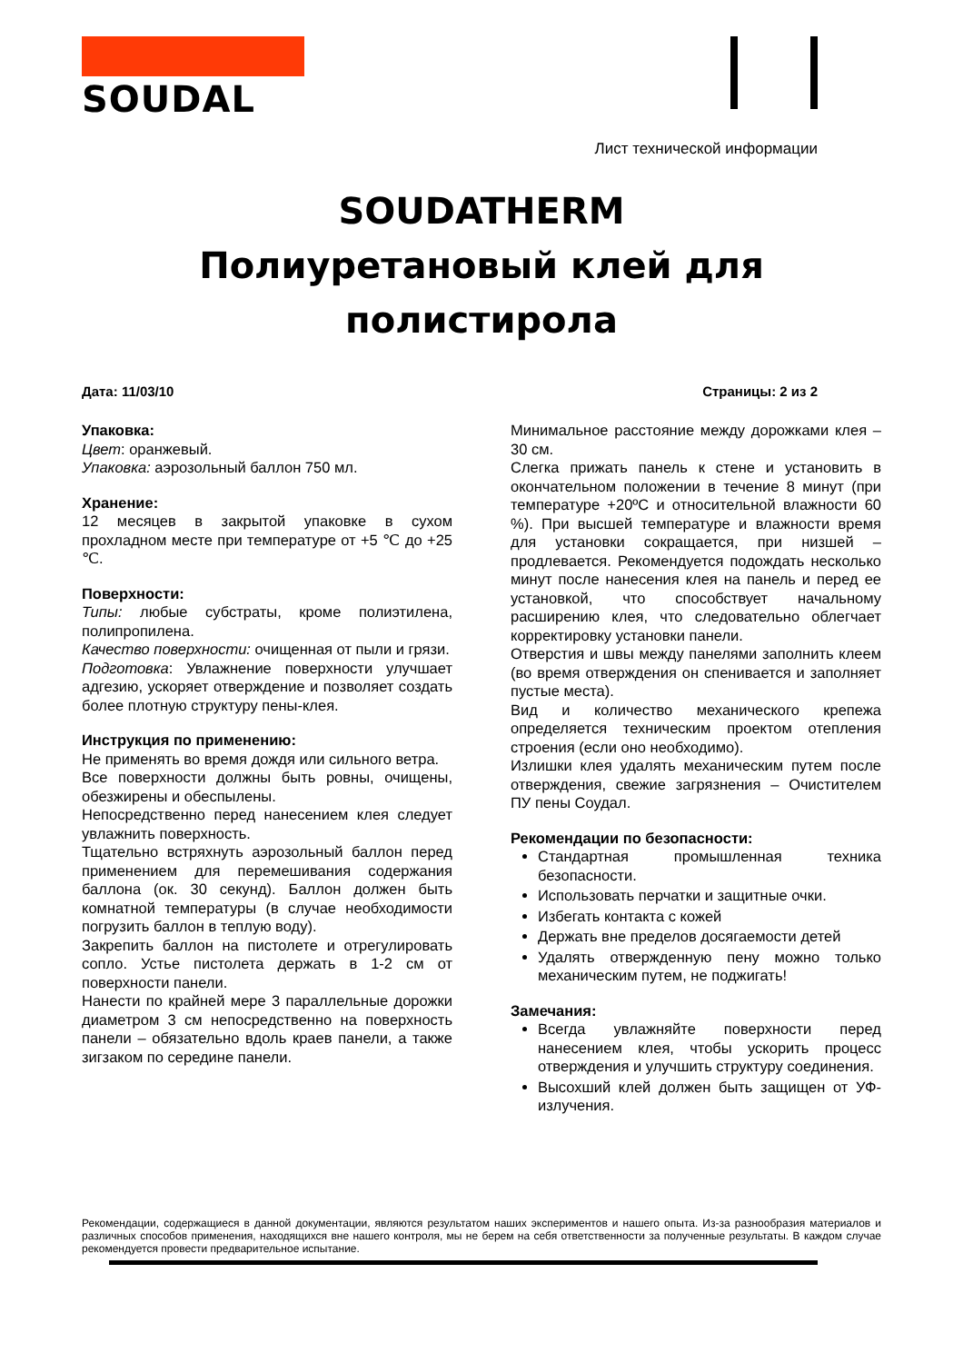SOUDAL
Лист технической информации
SOUDATHERM
Полиуретановый клей для
полистирола
Дата: 11/03/10 Страницы: 2 из 2
Упаковка:
Цвет: оранжевый.
Упаковка: аэрозольный баллон 750 мл.
Хранение:
12 месяцев в закрытой упаковке в сухом прохладном месте при температуре от +5 ℃ до +25 ℃.
Поверхности:
Типы: любые субстраты, кроме полиэтилена, полипропилена.
Качество поверхности: очищенная от пыли и грязи.
Подготовка: Увлажнение поверхности улучшает адгезию, ускоряет отверждение и позволяет создать более плотную структуру пены-клея.
Инструкция по применению:
Не применять во время дождя или сильного ветра.
Все поверхности должны быть ровны, очищены, обезжирены и обеспылены.
Непосредственно перед нанесением клея следует увлажнить поверхность.
Тщательно встряхнуть аэрозольный баллон перед применением для перемешивания содержания баллона (ок. 30 секунд). Баллон должен быть комнатной температуры (в случае необходимости погрузить баллон в теплую воду).
Закрепить баллон на пистолете и отрегулировать сопло. Устье пистолета держать в 1-2 см от поверхности панели.
Нанести по крайней мере 3 параллельные дорожки диаметром 3 см непосредственно на поверхность панели – обязательно вдоль краев панели, а также зигзаком по середине панели.
Минимальное расстояние между дорожками клея – 30 см.
Слегка прижать панель к стене и установить в окончательном положении в течение 8 минут (при температуре +20ºC и относительной влажности 60 %). При высшей температуре и влажности время для установки сокращается, при низшей – продлевается. Рекомендуется подождать несколько минут после нанесения клея на панель и перед ее установкой, что способствует начальному расширению клея, что следовательно облегчает корректировку установки панели.
Отверстия и швы между панелями заполнить клеем (во время отверждения он спенивается и заполняет пустые места).
Вид и количество механического крепежа определяется техническим проектом отепления строения (если оно необходимо).
Излишки клея удалять механическим путем после отверждения, свежие загрязнения – Очистителем ПУ пены Соудал.
Рекомендации по безопасности:
Стандартная промышленная техника безопасности.
Использовать перчатки и защитные очки.
Избегать контакта с кожей
Держать вне пределов досягаемости детей
Удалять отвержденную пену можно только механическим путем, не поджигать!
Замечания:
Всегда увлажняйте поверхности перед нанесением клея, чтобы ускорить процесс отверждения и улучшить структуру соединения.
Высохший клей должен быть защищен от УФ-излучения.
Рекомендации, содержащиеся в данной документации, являются результатом наших экспериментов и нашего опыта. Из-за разнообразия материалов и различных способов применения, находящихся вне нашего контроля, мы не берем на себя ответственности за полученные результаты. В каждом случае рекомендуется провести предварительное испытание.